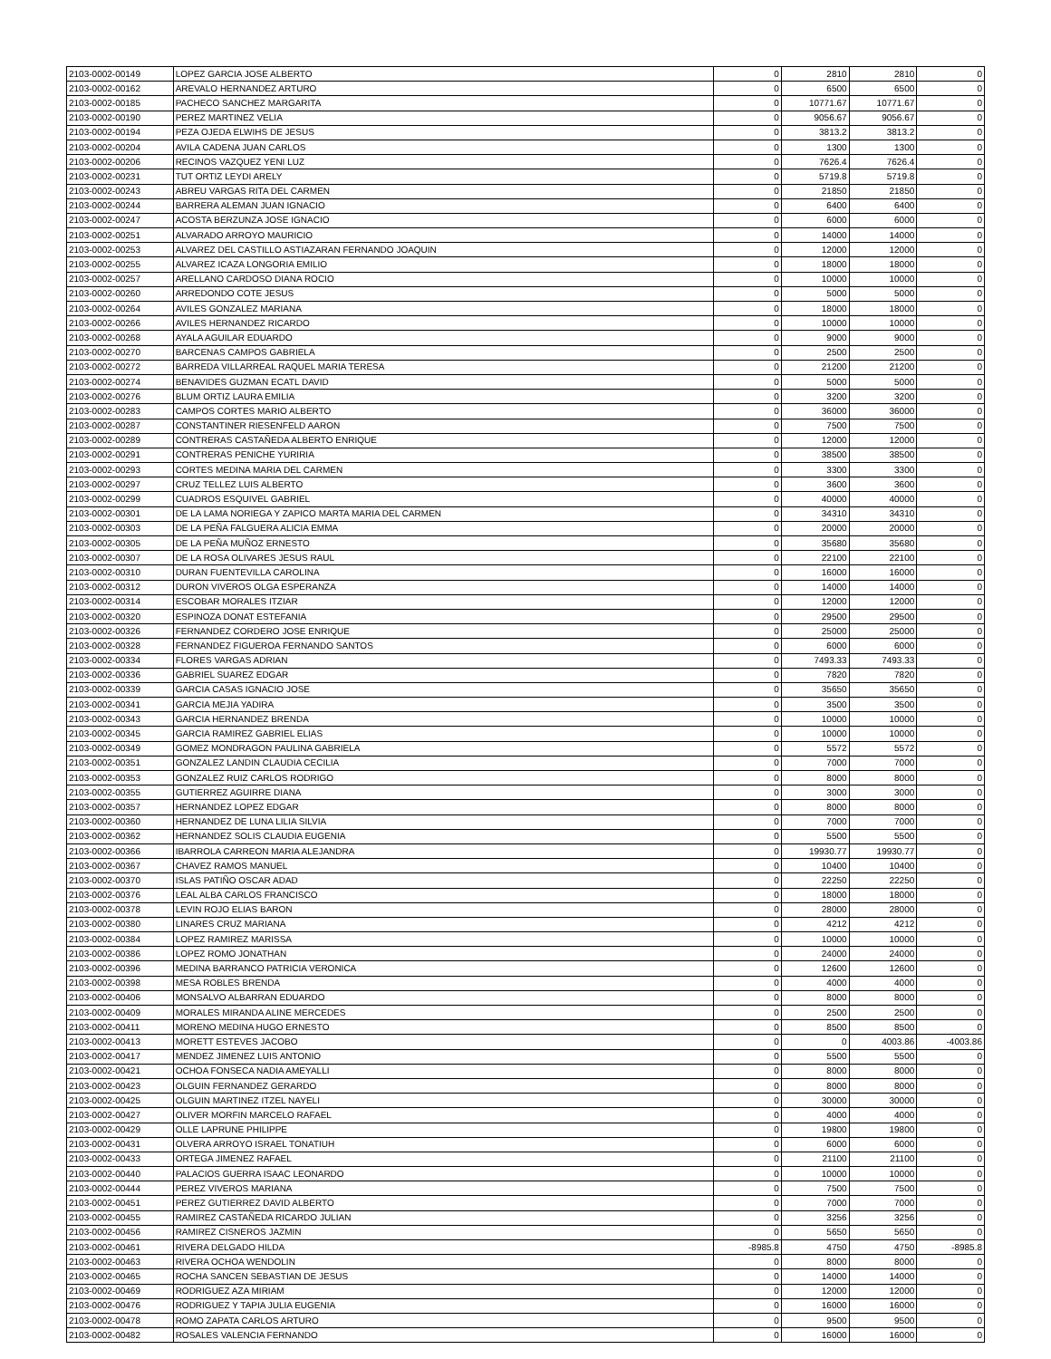| 2103-0002-00149 | LOPEZ GARCIA JOSE ALBERTO | 0 | 2810 | 2810 | 0 |
| 2103-0002-00162 | AREVALO HERNANDEZ ARTURO | 0 | 6500 | 6500 | 0 |
| 2103-0002-00185 | PACHECO SANCHEZ MARGARITA | 0 | 10771.67 | 10771.67 | 0 |
| 2103-0002-00190 | PEREZ MARTINEZ VELIA | 0 | 9056.67 | 9056.67 | 0 |
| 2103-0002-00194 | PEZA OJEDA ELWIHS DE JESUS | 0 | 3813.2 | 3813.2 | 0 |
| 2103-0002-00204 | AVILA CADENA JUAN CARLOS | 0 | 1300 | 1300 | 0 |
| 2103-0002-00206 | RECINOS VAZQUEZ YENI LUZ | 0 | 7626.4 | 7626.4 | 0 |
| 2103-0002-00231 | TUT ORTIZ LEYDI ARELY | 0 | 5719.8 | 5719.8 | 0 |
| 2103-0002-00243 | ABREU VARGAS RITA DEL CARMEN | 0 | 21850 | 21850 | 0 |
| 2103-0002-00244 | BARRERA ALEMAN JUAN IGNACIO | 0 | 6400 | 6400 | 0 |
| 2103-0002-00247 | ACOSTA BERZUNZA JOSE IGNACIO | 0 | 6000 | 6000 | 0 |
| 2103-0002-00251 | ALVARADO ARROYO MAURICIO | 0 | 14000 | 14000 | 0 |
| 2103-0002-00253 | ALVAREZ DEL CASTILLO ASTIAZARAN FERNANDO JOAQUIN | 0 | 12000 | 12000 | 0 |
| 2103-0002-00255 | ALVAREZ ICAZA LONGORIA EMILIO | 0 | 18000 | 18000 | 0 |
| 2103-0002-00257 | ARELLANO CARDOSO DIANA ROCIO | 0 | 10000 | 10000 | 0 |
| 2103-0002-00260 | ARREDONDO COTE JESUS | 0 | 5000 | 5000 | 0 |
| 2103-0002-00264 | AVILES GONZALEZ MARIANA | 0 | 18000 | 18000 | 0 |
| 2103-0002-00266 | AVILES HERNANDEZ RICARDO | 0 | 10000 | 10000 | 0 |
| 2103-0002-00268 | AYALA AGUILAR EDUARDO | 0 | 9000 | 9000 | 0 |
| 2103-0002-00270 | BARCENAS CAMPOS GABRIELA | 0 | 2500 | 2500 | 0 |
| 2103-0002-00272 | BARREDA VILLARREAL RAQUEL MARIA TERESA | 0 | 21200 | 21200 | 0 |
| 2103-0002-00274 | BENAVIDES GUZMAN ECATL DAVID | 0 | 5000 | 5000 | 0 |
| 2103-0002-00276 | BLUM ORTIZ LAURA EMILIA | 0 | 3200 | 3200 | 0 |
| 2103-0002-00283 | CAMPOS CORTES MARIO ALBERTO | 0 | 36000 | 36000 | 0 |
| 2103-0002-00287 | CONSTANTINER RIESENFELD AARON | 0 | 7500 | 7500 | 0 |
| 2103-0002-00289 | CONTRERAS CASTAÑEDA ALBERTO ENRIQUE | 0 | 12000 | 12000 | 0 |
| 2103-0002-00291 | CONTRERAS PENICHE YURIRIA | 0 | 38500 | 38500 | 0 |
| 2103-0002-00293 | CORTES MEDINA MARIA DEL CARMEN | 0 | 3300 | 3300 | 0 |
| 2103-0002-00297 | CRUZ TELLEZ LUIS ALBERTO | 0 | 3600 | 3600 | 0 |
| 2103-0002-00299 | CUADROS ESQUIVEL GABRIEL | 0 | 40000 | 40000 | 0 |
| 2103-0002-00301 | DE LA LAMA NORIEGA Y ZAPICO MARTA MARIA DEL CARMEN | 0 | 34310 | 34310 | 0 |
| 2103-0002-00303 | DE LA PEÑA FALGUERA ALICIA EMMA | 0 | 20000 | 20000 | 0 |
| 2103-0002-00305 | DE LA PEÑA MUÑOZ ERNESTO | 0 | 35680 | 35680 | 0 |
| 2103-0002-00307 | DE LA ROSA OLIVARES JESUS RAUL | 0 | 22100 | 22100 | 0 |
| 2103-0002-00310 | DURAN FUENTEVILLA CAROLINA | 0 | 16000 | 16000 | 0 |
| 2103-0002-00312 | DURON VIVEROS OLGA ESPERANZA | 0 | 14000 | 14000 | 0 |
| 2103-0002-00314 | ESCOBAR MORALES ITZIAR | 0 | 12000 | 12000 | 0 |
| 2103-0002-00320 | ESPINOZA DONAT ESTEFANIA | 0 | 29500 | 29500 | 0 |
| 2103-0002-00326 | FERNANDEZ CORDERO JOSE ENRIQUE | 0 | 25000 | 25000 | 0 |
| 2103-0002-00328 | FERNANDEZ FIGUEROA FERNANDO SANTOS | 0 | 6000 | 6000 | 0 |
| 2103-0002-00334 | FLORES VARGAS ADRIAN | 0 | 7493.33 | 7493.33 | 0 |
| 2103-0002-00336 | GABRIEL SUAREZ EDGAR | 0 | 7820 | 7820 | 0 |
| 2103-0002-00339 | GARCIA CASAS IGNACIO JOSE | 0 | 35650 | 35650 | 0 |
| 2103-0002-00341 | GARCIA MEJIA YADIRA | 0 | 3500 | 3500 | 0 |
| 2103-0002-00343 | GARCIA HERNANDEZ BRENDA | 0 | 10000 | 10000 | 0 |
| 2103-0002-00345 | GARCIA RAMIREZ GABRIEL ELIAS | 0 | 10000 | 10000 | 0 |
| 2103-0002-00349 | GOMEZ MONDRAGON PAULINA GABRIELA | 0 | 5572 | 5572 | 0 |
| 2103-0002-00351 | GONZALEZ LANDIN CLAUDIA CECILIA | 0 | 7000 | 7000 | 0 |
| 2103-0002-00353 | GONZALEZ RUIZ CARLOS RODRIGO | 0 | 8000 | 8000 | 0 |
| 2103-0002-00355 | GUTIERREZ AGUIRRE DIANA | 0 | 3000 | 3000 | 0 |
| 2103-0002-00357 | HERNANDEZ LOPEZ EDGAR | 0 | 8000 | 8000 | 0 |
| 2103-0002-00360 | HERNANDEZ DE LUNA LILIA SILVIA | 0 | 7000 | 7000 | 0 |
| 2103-0002-00362 | HERNANDEZ SOLIS CLAUDIA EUGENIA | 0 | 5500 | 5500 | 0 |
| 2103-0002-00366 | IBARROLA CARREON MARIA ALEJANDRA | 0 | 19930.77 | 19930.77 | 0 |
| 2103-0002-00367 | CHAVEZ RAMOS MANUEL | 0 | 10400 | 10400 | 0 |
| 2103-0002-00370 | ISLAS PATIÑO OSCAR ADAD | 0 | 22250 | 22250 | 0 |
| 2103-0002-00376 | LEAL ALBA CARLOS FRANCISCO | 0 | 18000 | 18000 | 0 |
| 2103-0002-00378 | LEVIN ROJO ELIAS BARON | 0 | 28000 | 28000 | 0 |
| 2103-0002-00380 | LINARES CRUZ MARIANA | 0 | 4212 | 4212 | 0 |
| 2103-0002-00384 | LOPEZ RAMIREZ MARISSA | 0 | 10000 | 10000 | 0 |
| 2103-0002-00386 | LOPEZ ROMO JONATHAN | 0 | 24000 | 24000 | 0 |
| 2103-0002-00396 | MEDINA BARRANCO PATRICIA VERONICA | 0 | 12600 | 12600 | 0 |
| 2103-0002-00398 | MESA ROBLES BRENDA | 0 | 4000 | 4000 | 0 |
| 2103-0002-00406 | MONSALVO ALBARRAN EDUARDO | 0 | 8000 | 8000 | 0 |
| 2103-0002-00409 | MORALES MIRANDA ALINE MERCEDES | 0 | 2500 | 2500 | 0 |
| 2103-0002-00411 | MORENO MEDINA HUGO ERNESTO | 0 | 8500 | 8500 | 0 |
| 2103-0002-00413 | MORETT ESTEVES JACOBO | 0 | 0 | 4003.86 | -4003.86 |
| 2103-0002-00417 | MENDEZ JIMENEZ LUIS ANTONIO | 0 | 5500 | 5500 | 0 |
| 2103-0002-00421 | OCHOA FONSECA NADIA AMEYALLI | 0 | 8000 | 8000 | 0 |
| 2103-0002-00423 | OLGUIN FERNANDEZ GERARDO | 0 | 8000 | 8000 | 0 |
| 2103-0002-00425 | OLGUIN MARTINEZ ITZEL NAYELI | 0 | 30000 | 30000 | 0 |
| 2103-0002-00427 | OLIVER MORFIN MARCELO RAFAEL | 0 | 4000 | 4000 | 0 |
| 2103-0002-00429 | OLLE LAPRUNE PHILIPPE | 0 | 19800 | 19800 | 0 |
| 2103-0002-00431 | OLVERA ARROYO ISRAEL TONATIUH | 0 | 6000 | 6000 | 0 |
| 2103-0002-00433 | ORTEGA JIMENEZ RAFAEL | 0 | 21100 | 21100 | 0 |
| 2103-0002-00440 | PALACIOS GUERRA ISAAC LEONARDO | 0 | 10000 | 10000 | 0 |
| 2103-0002-00444 | PEREZ VIVEROS MARIANA | 0 | 7500 | 7500 | 0 |
| 2103-0002-00451 | PEREZ GUTIERREZ DAVID ALBERTO | 0 | 7000 | 7000 | 0 |
| 2103-0002-00455 | RAMIREZ CASTAÑEDA RICARDO JULIAN | 0 | 3256 | 3256 | 0 |
| 2103-0002-00456 | RAMIREZ CISNEROS JAZMIN | 0 | 5650 | 5650 | 0 |
| 2103-0002-00461 | RIVERA DELGADO HILDA | -8985.8 | 4750 | 4750 | -8985.8 |
| 2103-0002-00463 | RIVERA OCHOA WENDOLIN | 0 | 8000 | 8000 | 0 |
| 2103-0002-00465 | ROCHA SANCEN SEBASTIAN DE JESUS | 0 | 14000 | 14000 | 0 |
| 2103-0002-00469 | RODRIGUEZ AZA MIRIAM | 0 | 12000 | 12000 | 0 |
| 2103-0002-00476 | RODRIGUEZ Y TAPIA JULIA EUGENIA | 0 | 16000 | 16000 | 0 |
| 2103-0002-00478 | ROMO ZAPATA CARLOS ARTURO | 0 | 9500 | 9500 | 0 |
| 2103-0002-00482 | ROSALES VALENCIA FERNANDO | 0 | 16000 | 16000 | 0 |